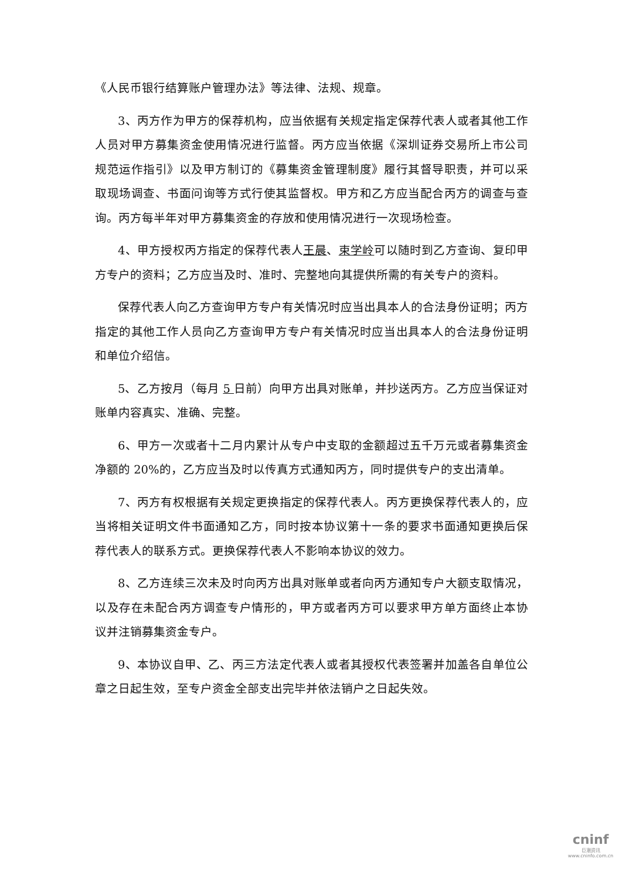《人民币银行结算账户管理办法》等法律、法规、规章。
3、丙方作为甲方的保荐机构，应当依据有关规定指定保荐代表人或者其他工作人员对甲方募集资金使用情况进行监督。丙方应当依据《深圳证券交易所上市公司规范运作指引》以及甲方制订的《募集资金管理制度》履行其督导职责，并可以采取现场调查、书面问询等方式行使其监督权。甲方和乙方应当配合丙方的调查与查询。丙方每半年对甲方募集资金的存放和使用情况进行一次现场检查。
4、甲方授权丙方指定的保荐代表人王晨、束学岭可以随时到乙方查询、复印甲方专户的资料；乙方应当及时、准时、完整地向其提供所需的有关专户的资料。
保荐代表人向乙方查询甲方专户有关情况时应当出具本人的合法身份证明；丙方指定的其他工作人员向乙方查询甲方专户有关情况时应当出具本人的合法身份证明和单位介绍信。
5、乙方按月（每月 5 日前）向甲方出具对账单，并抄送丙方。乙方应当保证对账单内容真实、准确、完整。
6、甲方一次或者十二月内累计从专户中支取的金额超过五千万元或者募集资金净额的 20%的，乙方应当及时以传真方式通知丙方，同时提供专户的支出清单。
7、丙方有权根据有关规定更换指定的保荐代表人。丙方更换保荐代表人的，应当将相关证明文件书面通知乙方，同时按本协议第十一条的要求书面通知更换后保荐代表人的联系方式。更换保荐代表人不影响本协议的效力。
8、乙方连续三次未及时向丙方出具对账单或者向丙方通知专户大额支取情况，以及存在未配合丙方调查专户情形的，甲方或者丙方可以要求甲方单方面终止本协议并注销募集资金专户。
9、本协议自甲、乙、丙三方法定代表人或者其授权代表签署并加盖各自单位公章之日起生效，至专户资金全部支出完毕并依法销户之日起失效。
cninf
巨潮资讯
www.cninfo.com.cn